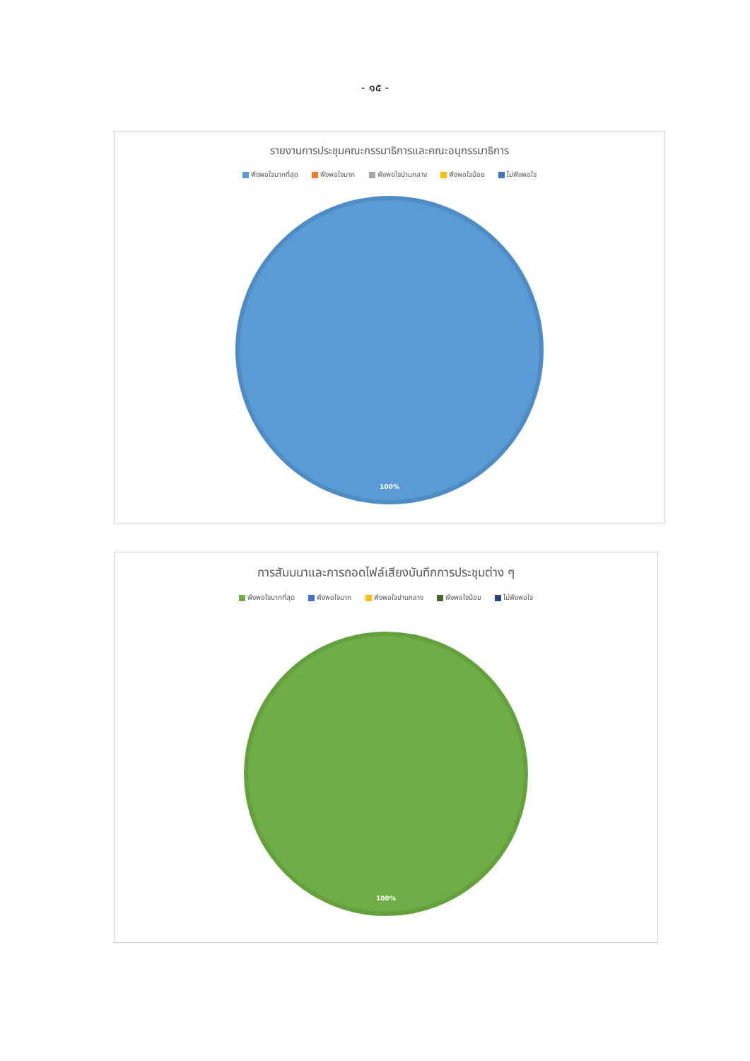- ๑๕ -
รายงานการประชุมคณะกรรมาธิการและคณะอนุกรรมาธิการ
พึงพอใจมากที่สุด พึงพอใจมาก พึงพอใจปานกลาง พึงพอใจน้อย ไม่พึงพอใจ
100%
การสัมมนาและการถอดไฟล์เสียงบันทึกการประชุมต่าง ๆ
พึงพอใจมากที่สุด พึงพอใจมาก พึงพอใจปานกลาง พึงพอใจน้อย ไม่พึงพอใจ
100%